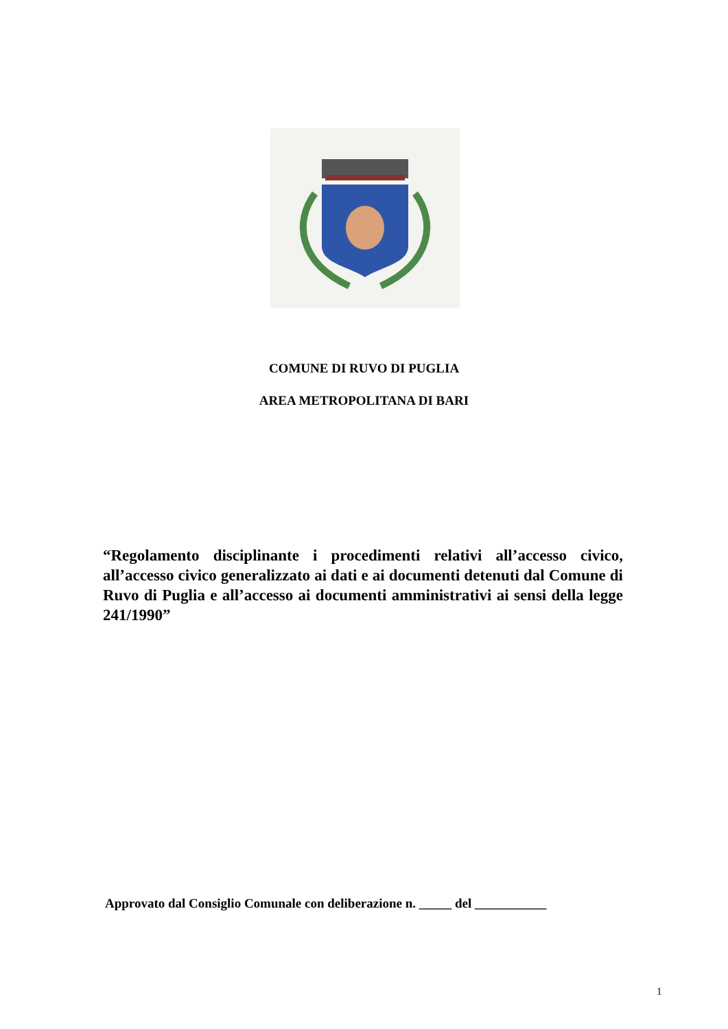COMUNE DI RUVO DI PUGLIA
AREA METROPOLITANA DI BARI
“Regolamento disciplinante i procedimenti relativi all’accesso civico, all’accesso civico generalizzato ai dati e ai documenti detenuti dal Comune di Ruvo di Puglia e all’accesso ai documenti amministrativi ai sensi della legge 241/1990”
Approvato dal Consiglio Comunale con deliberazione n. _____ del ___________
1